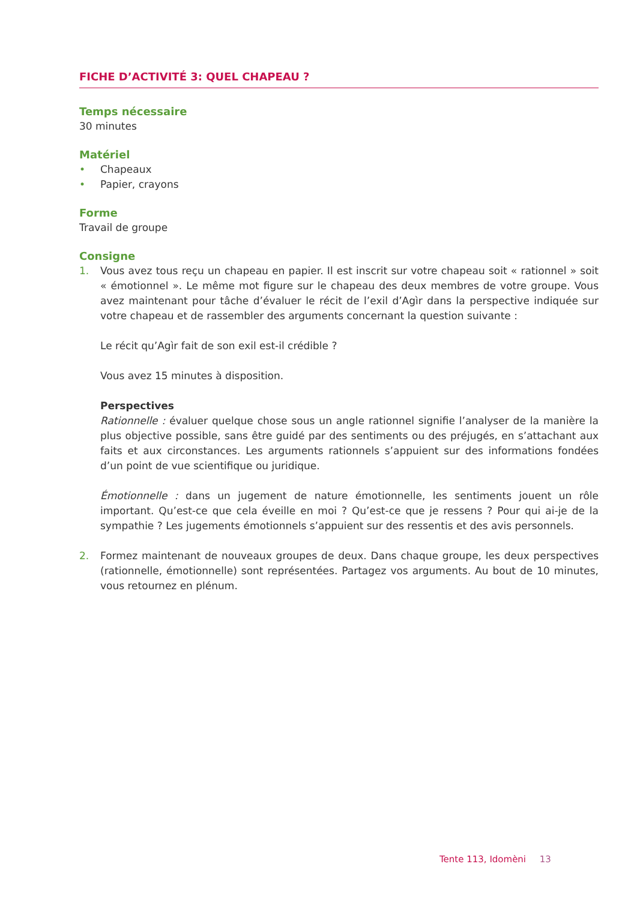FICHE D’ACTIVITÉ 3: QUEL CHAPEAU ?
Temps nécessaire
30 minutes
Matériel
• Chapeaux
• Papier, crayons
Forme
Travail de groupe
Consigne
1. Vous avez tous reçu un chapeau en papier. Il est inscrit sur votre chapeau soit « rationnel » soit « émotionnel ». Le même mot figure sur le chapeau des deux membres de votre groupe. Vous avez maintenant pour tâche d’évaluer le récit de l’exil d’Agìr dans la perspective indiquée sur votre chapeau et de rassembler des arguments concernant la question suivante :
Le récit qu’Agìr fait de son exil est-il crédible ?
Vous avez 15 minutes à disposition.
Perspectives
Rationnelle : évaluer quelque chose sous un angle rationnel signifie l’analyser de la manière la plus objective possible, sans être guidé par des sentiments ou des préjugés, en s’attachant aux faits et aux circonstances. Les arguments rationnels s’appuient sur des informations fondées d’un point de vue scientifique ou juridique.
Émotionnelle : dans un jugement de nature émotionnelle, les sentiments jouent un rôle important. Qu’est-ce que cela éveille en moi ? Qu’est-ce que je ressens ? Pour qui ai-je de la sympathie ? Les jugements émotionnels s’appuient sur des ressentis et des avis personnels.
2. Formez maintenant de nouveaux groupes de deux. Dans chaque groupe, les deux perspectives (rationnelle, émotionnelle) sont représentées. Partagez vos arguments. Au bout de 10 minutes, vous retournez en plénum.
Tente 113, Idomèni 13